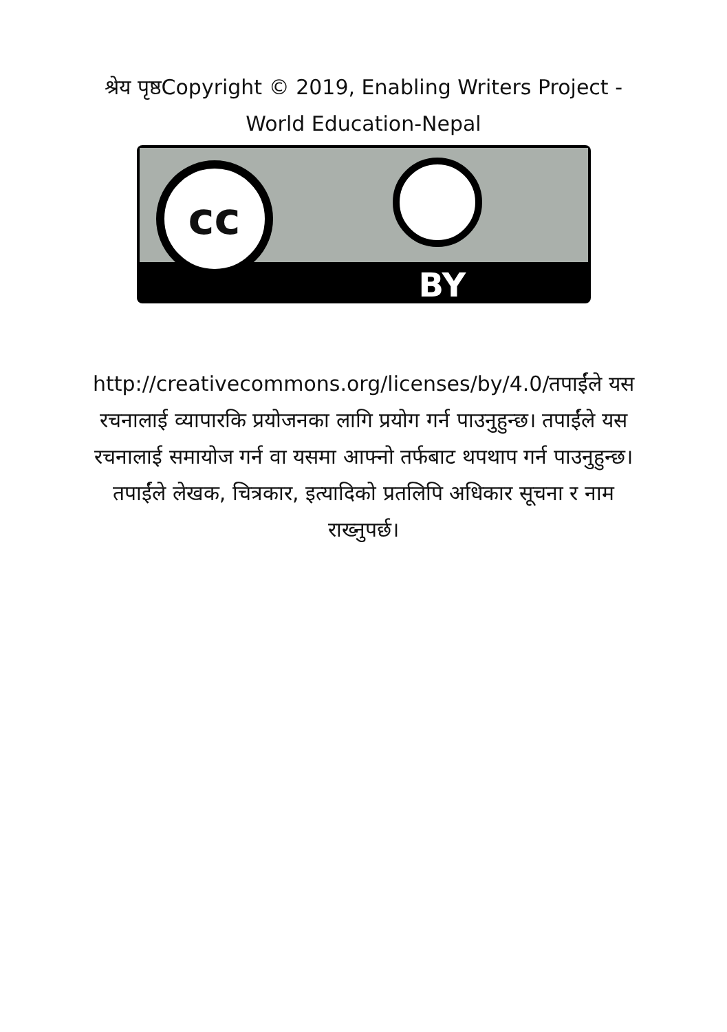श्रेय पृष्ठCopyright © 2019, Enabling Writers Project - World Education-Nepal
cc
BY
http://creativecommons.org/licenses/by/4.0/तपाईंले यस रचनालाई व्यापारकि प्रयोजनका लागि प्रयोग गर्न पाउनुहुन्छ। तपाईंले यस रचनालाई समायोज गर्न वा यसमा आफ्नो तर्फबाट थपथाप गर्न पाउनुहुन्छ। तपाईंले लेखक, चित्रकार, इत्यादिको प्रतलिपि अधिकार सूचना र नाम राख्नुपर्छ।